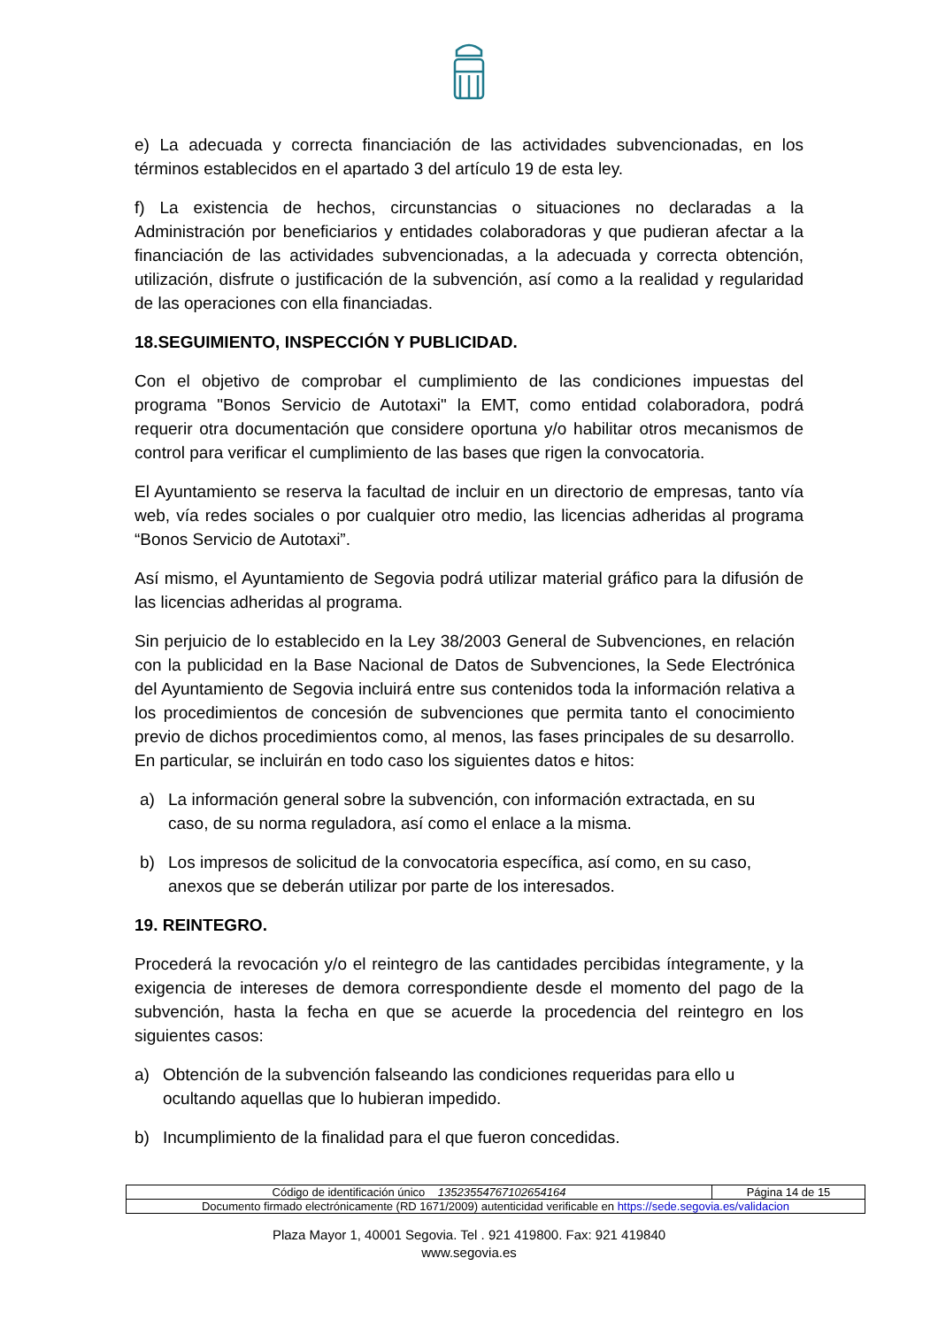e) La adecuada y correcta financiación de las actividades subvencionadas, en los términos establecidos en el apartado 3 del artículo 19 de esta ley.
f) La existencia de hechos, circunstancias o situaciones no declaradas a la Administración por beneficiarios y entidades colaboradoras y que pudieran afectar a la financiación de las actividades subvencionadas, a la adecuada y correcta obtención, utilización, disfrute o justificación de la subvención, así como a la realidad y regularidad de las operaciones con ella financiadas.
18.SEGUIMIENTO, INSPECCIÓN Y PUBLICIDAD.
Con el objetivo de comprobar el cumplimiento de las condiciones impuestas del programa "Bonos Servicio de Autotaxi" la EMT, como entidad colaboradora, podrá requerir otra documentación que considere oportuna y/o habilitar otros mecanismos de control para verificar el cumplimiento de las bases que rigen la convocatoria.
El Ayuntamiento se reserva la facultad de incluir en un directorio de empresas, tanto vía web, vía redes sociales o por cualquier otro medio, las licencias adheridas al programa “Bonos Servicio de Autotaxi”.
Así mismo, el Ayuntamiento de Segovia podrá utilizar material gráfico para la difusión de las licencias adheridas al programa.
Sin perjuicio de lo establecido en la Ley 38/2003 General de Subvenciones, en relación con la publicidad en la Base Nacional de Datos de Subvenciones, la Sede Electrónica del Ayuntamiento de Segovia incluirá entre sus contenidos toda la información relativa a los procedimientos de concesión de subvenciones que permita tanto el conocimiento previo de dichos procedimientos como, al menos, las fases principales de su desarrollo. En particular, se incluirán en todo caso los siguientes datos e hitos:
a) La información general sobre la subvención, con información extractada, en su caso, de su norma reguladora, así como el enlace a la misma.
b) Los impresos de solicitud de la convocatoria específica, así como, en su caso, anexos que se deberán utilizar por parte de los interesados.
19. REINTEGRO.
Procederá la revocación y/o el reintegro de las cantidades percibidas íntegramente, y la exigencia de intereses de demora correspondiente desde el momento del pago de la subvención, hasta la fecha en que se acuerde la procedencia del reintegro en los siguientes casos:
a) Obtención de la subvención falseando las condiciones requeridas para ello u ocultando aquellas que lo hubieran impedido.
b) Incumplimiento de la finalidad para el que fueron concedidas.
| Código de identificación único 13523554767102654164 | Página 14 de 15 |
| Documento firmado electrónicamente (RD 1671/2009) autenticidad verificable en https://sede.segovia.es/validacion | |
Plaza Mayor 1, 40001 Segovia. Tel . 921 419800. Fax: 921 419840
www.segovia.es